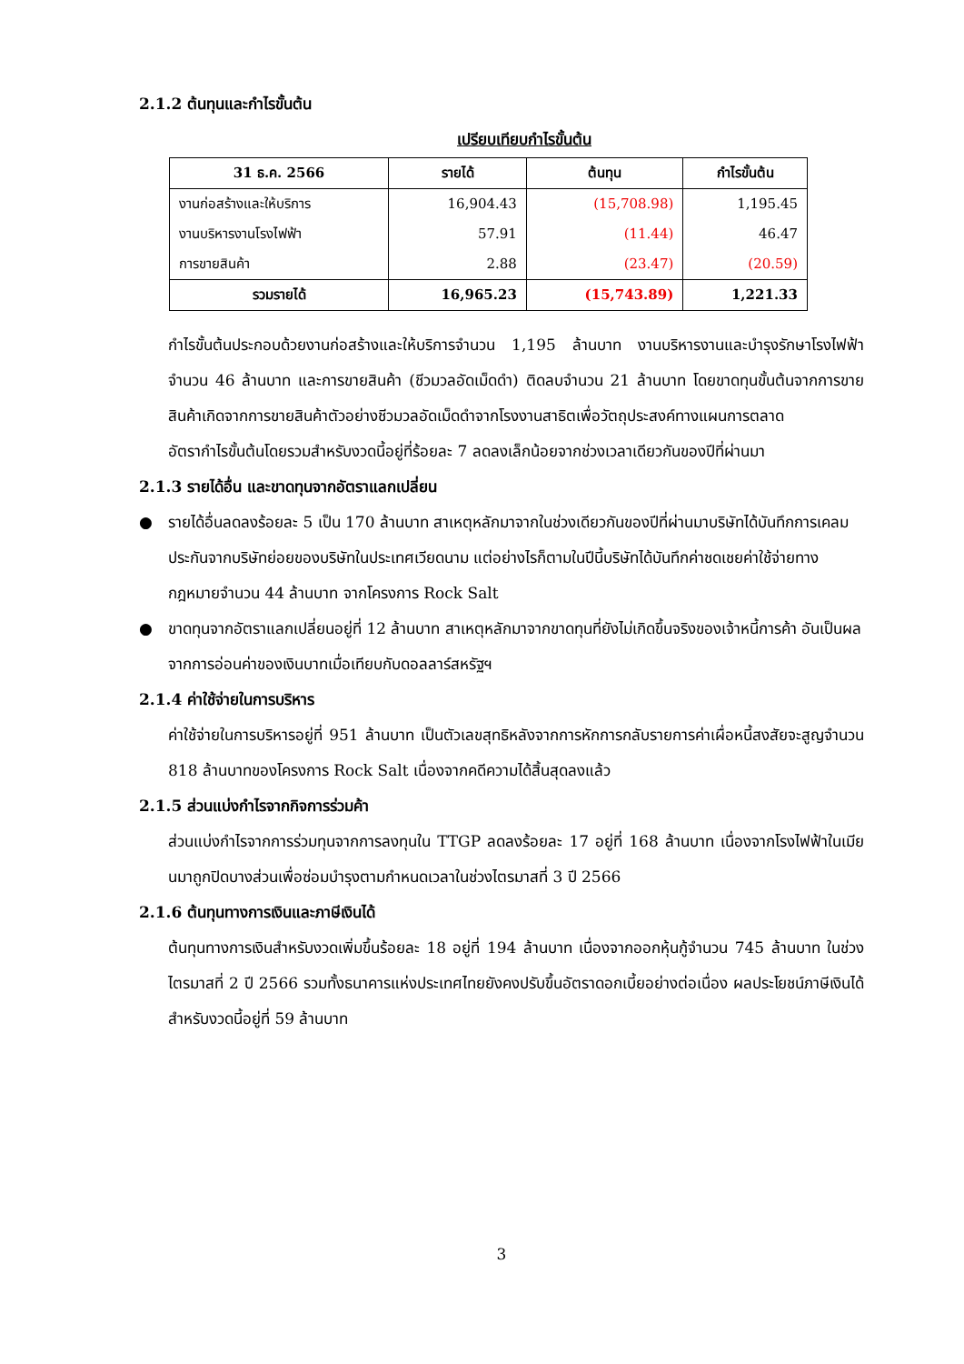2.1.2 ต้นทุนและกำไรขั้นต้น
เปรียบเทียบกำไรขั้นต้น
| 31 ธ.ค. 2566 | รายได้ | ต้นทุน | กำไรขั้นต้น |
| --- | --- | --- | --- |
| งานก่อสร้างและให้บริการ | 16,904.43 | (15,708.98) | 1,195.45 |
| งานบริหารงานโรงไฟฟ้า | 57.91 | (11.44) | 46.47 |
| การขายสินค้า | 2.88 | (23.47) | (20.59) |
| รวมรายได้ | 16,965.23 | (15,743.89) | 1,221.33 |
กำไรขั้นต้นประกอบด้วยงานก่อสร้างและให้บริการจำนวน 1,195 ล้านบาท งานบริหารงานและบำรุงรักษาโรงไฟฟ้าจำนวน 46 ล้านบาท และการขายสินค้า (ชีวมวลอัดเม็ดดำ) ติดลบจำนวน 21 ล้านบาท โดยขาดทุนขั้นต้นจากการขายสินค้าเกิดจากการขายสินค้าตัวอย่างชีวมวลอัดเม็ดดำจากโรงงานสาธิตเพื่อวัตถุประสงค์ทางแผนการตลาด
อัตรากำไรขั้นต้นโดยรวมสำหรับงวดนี้อยู่ที่ร้อยละ 7 ลดลงเล็กน้อยจากช่วงเวลาเดียวกันของปีที่ผ่านมา
2.1.3 รายได้อื่น และขาดทุนจากอัตราแลกเปลี่ยน
● รายได้อื่นลดลงร้อยละ 5 เป็น 170 ล้านบาท สาเหตุหลักมาจากในช่วงเดียวกันของปีที่ผ่านมาบริษัทได้บันทึกการเคลมประกันจากบริษัทย่อยของบริษัทในประเทศเวียดนาม แต่อย่างไรก็ตามในปีนี้บริษัทได้บันทึกค่าชดเชยค่าใช้จ่ายทางกฎหมายจำนวน 44 ล้านบาท จากโครงการ Rock Salt
● ขาดทุนจากอัตราแลกเปลี่ยนอยู่ที่ 12 ล้านบาท สาเหตุหลักมาจากขาดทุนที่ยังไม่เกิดขึ้นจริงของเจ้าหนี้การค้า อันเป็นผลจากการอ่อนค่าของเงินบาทเมื่อเทียบกับดอลลาร์สหรัฐฯ
2.1.4 ค่าใช้จ่ายในการบริหาร
ค่าใช้จ่ายในการบริหารอยู่ที่ 951 ล้านบาท เป็นตัวเลขสุทธิหลังจากการหักการกลับรายการค่าเผื่อหนี้สงสัยจะสูญจำนวน 818 ล้านบาทของโครงการ Rock Salt เนื่องจากคดีความได้สิ้นสุดลงแล้ว
2.1.5 ส่วนแบ่งกำไรจากกิจการร่วมค้า
ส่วนแบ่งกำไรจากการร่วมทุนจากการลงทุนใน TTGP ลดลงร้อยละ 17 อยู่ที่ 168 ล้านบาท เนื่องจากโรงไฟฟ้าในเมียนมาถูกปิดบางส่วนเพื่อซ่อมบำรุงตามกำหนดเวลาในช่วงไตรมาสที่ 3 ปี 2566
2.1.6 ต้นทุนทางการเงินและภาษีเงินได้
ต้นทุนทางการเงินสำหรับงวดเพิ่มขึ้นร้อยละ 18 อยู่ที่ 194 ล้านบาท เนื่องจากออกหุ้นกู้จำนวน 745 ล้านบาท ในช่วงไตรมาสที่ 2 ปี 2566 รวมทั้งธนาคารแห่งประเทศไทยยังคงปรับขึ้นอัตราดอกเบี้ยอย่างต่อเนื่อง ผลประโยชน์ภาษีเงินได้สำหรับงวดนี้อยู่ที่ 59 ล้านบาท
3